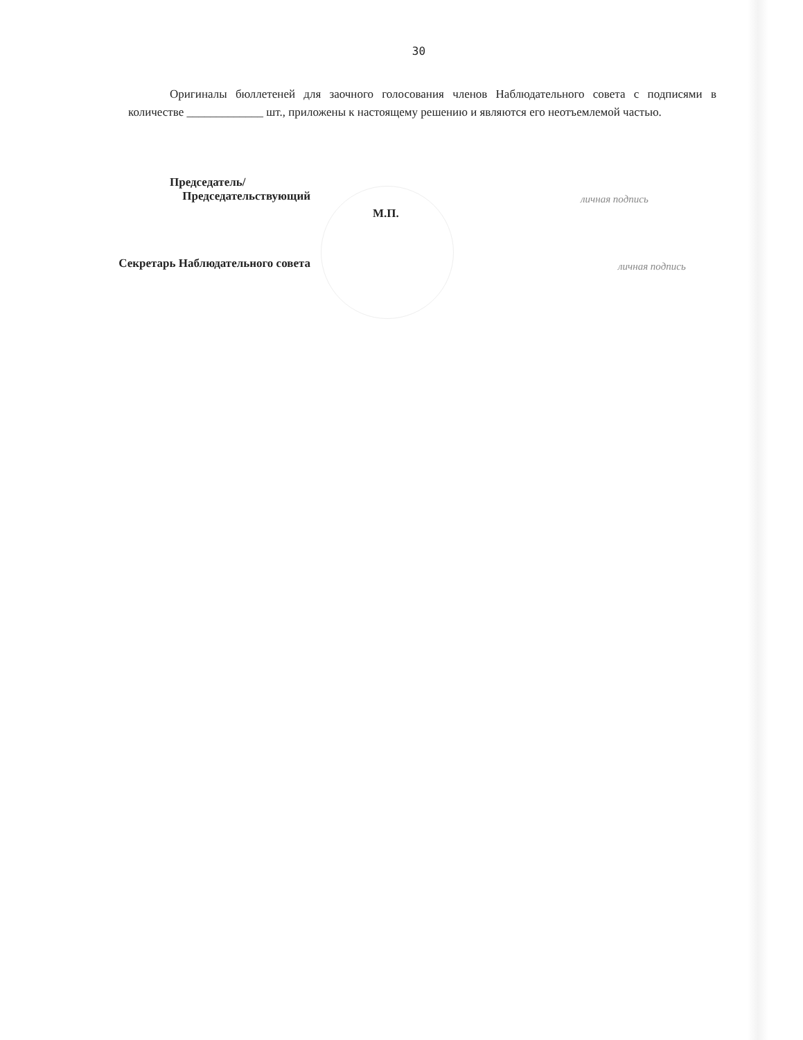30
Оригиналы бюллетеней для заочного голосования членов Наблюдательного совета с подписями в количестве _____________ шт., приложены к настоящему решению и являются его неотъемлемой частью.
Председатель/
Председательствующий
личная подпись
М.П.
Секретарь Наблюдательного совета
личная подпись